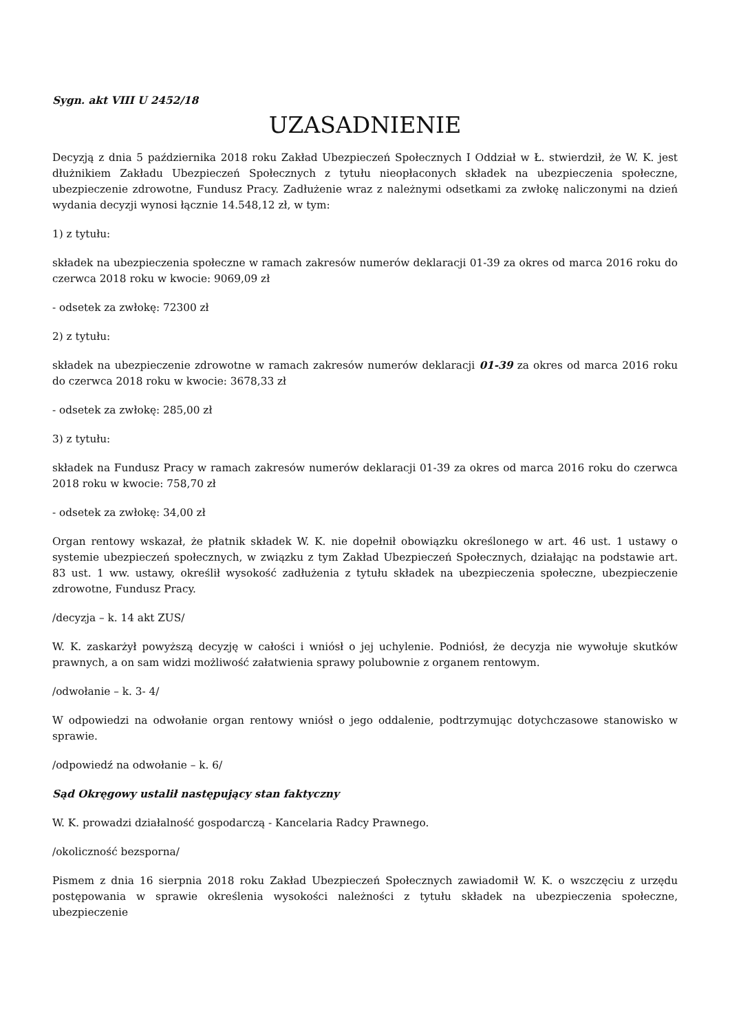Sygn. akt VIII U 2452/18
UZASADNIENIE
Decyzją z dnia 5 października 2018 roku Zakład Ubezpieczeń Społecznych I Oddział w Ł. stwierdził, że W. K. jest dłużnikiem Zakładu Ubezpieczeń Społecznych z tytułu nieopłaconych składek na ubezpieczenia społeczne, ubezpieczenie zdrowotne, Fundusz Pracy. Zadłużenie wraz z należnymi odsetkami za zwłokę naliczonymi na dzień wydania decyzji wynosi łącznie 14.548,12 zł, w tym:
1) z tytułu:
składek na ubezpieczenia społeczne w ramach zakresów numerów deklaracji 01-39 za okres od marca 2016 roku do czerwca 2018 roku w kwocie: 9069,09 zł
- odsetek za zwłokę: 72300 zł
2) z tytułu:
składek na ubezpieczenie zdrowotne w ramach zakresów numerów deklaracji 01-39 za okres od marca 2016 roku do czerwca 2018 roku w kwocie: 3678,33 zł
- odsetek za zwłokę: 285,00 zł
3) z tytułu:
składek na Fundusz Pracy w ramach zakresów numerów deklaracji 01-39 za okres od marca 2016 roku do czerwca 2018 roku w kwocie: 758,70 zł
- odsetek za zwłokę: 34,00 zł
Organ rentowy wskazał, że płatnik składek W. K. nie dopełnił obowiązku określonego w art. 46 ust. 1 ustawy o systemie ubezpieczeń społecznych, w związku z tym Zakład Ubezpieczeń Społecznych, działając na podstawie art. 83 ust. 1 ww. ustawy, określił wysokość zadłużenia z tytułu składek na ubezpieczenia społeczne, ubezpieczenie zdrowotne, Fundusz Pracy.
/decyzja – k. 14 akt ZUS/
W. K. zaskarżył powyższą decyzję w całości i wniósł o jej uchylenie. Podniósł, że decyzja nie wywołuje skutków prawnych, a on sam widzi możliwość załatwienia sprawy polubownie z organem rentowym.
/odwołanie – k. 3- 4/
W odpowiedzi na odwołanie organ rentowy wniósł o jego oddalenie, podtrzymując dotychczasowe stanowisko w sprawie.
/odpowiedź na odwołanie – k. 6/
Sąd Okręgowy ustalił następujący stan faktyczny
W. K. prowadzi działalność gospodarczą - Kancelaria Radcy Prawnego.
/okoliczność bezsporna/
Pismem z dnia 16 sierpnia 2018 roku Zakład Ubezpieczeń Społecznych zawiadomił W. K. o wszczęciu z urzędu postępowania w sprawie określenia wysokości należności z tytułu składek na ubezpieczenia społeczne, ubezpieczenie